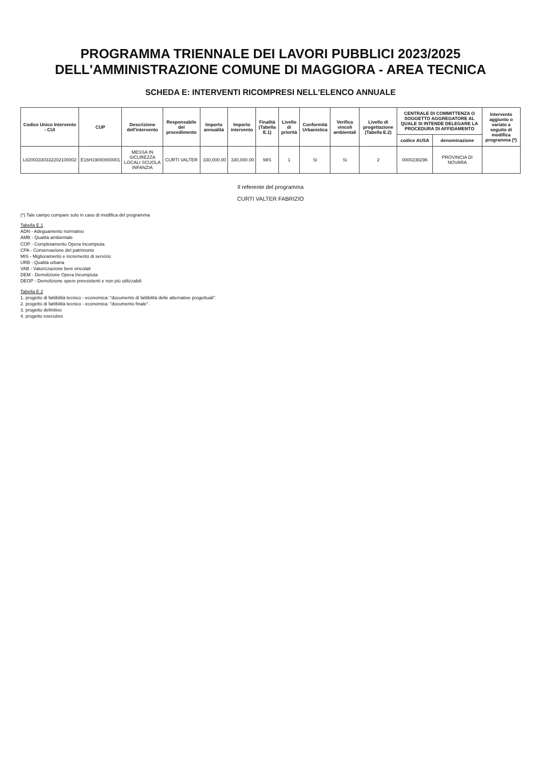PROGRAMMA TRIENNALE DEI LAVORI PUBBLICI 2023/2025 DELL'AMMINISTRAZIONE COMUNE DI MAGGIORA - AREA TECNICA
SCHEDA E: INTERVENTI RICOMPRESI NELL'ELENCO ANNUALE
| Codice Unico Intervento - CUI | CUP | Descrizione dell'intervento | Responsabile del procedimento | Importo annualità | Importo intervento | Finalità (Tabella E.1) | Livello di priorità | Conformità Urbanistica | Verifica vincoli ambientali | Livello di progettazione (Tabella E.2) | CENTRALE DI COMMITTENZA O SOGGETTO AGGREGATORE AL QUALE SI INTENDE DELEGARE LA PROCEDURA DI AFFIDAMENTO | | Intervento aggiunto o variato a seguito di modifica programma (*) |
| --- | --- | --- | --- | --- | --- | --- | --- | --- | --- | --- | --- | --- | --- |
| | | | | | | | | | | | codice AUSA | denominazione | |
| L82003330332202100002 | E16H19000000001 | MESSA IN SICUREZZA LOCALI SCUOLA INFANZIA | CURTI VALTER | 330,000.00 | 330,000.00 | MIS | 1 | Si | Si | 2 | 0000238296 | PROVINCIA DI NOVARA | |
Il referente del programma
CURTI VALTER FABRIZIO
(*) Tale campo compare solo in caso di modifica del programma
Tabella E.1
ADN - Adeguamento normativo
AMB - Qualità ambientale
COP - Completamento Opera Incompiuta
CPA - Conservazione del patrimonio
MIS - Miglioramento e incremento di servizio
URB - Qualità urbana
VAB - Valorizzazione beni vincolati
DEM - Demolizione Opera Incompiuta
DEOP - Demolizione opere preesistenti e non più utilizzabili
Tabella E.2
1. progetto di fattibilità tecnico - economica: "documento di fattibilità delle alternative progettuali".
2. progetto di fattibilità tecnico - economica: "documento finale".
3. progetto definitivo
4. progetto esecutivo